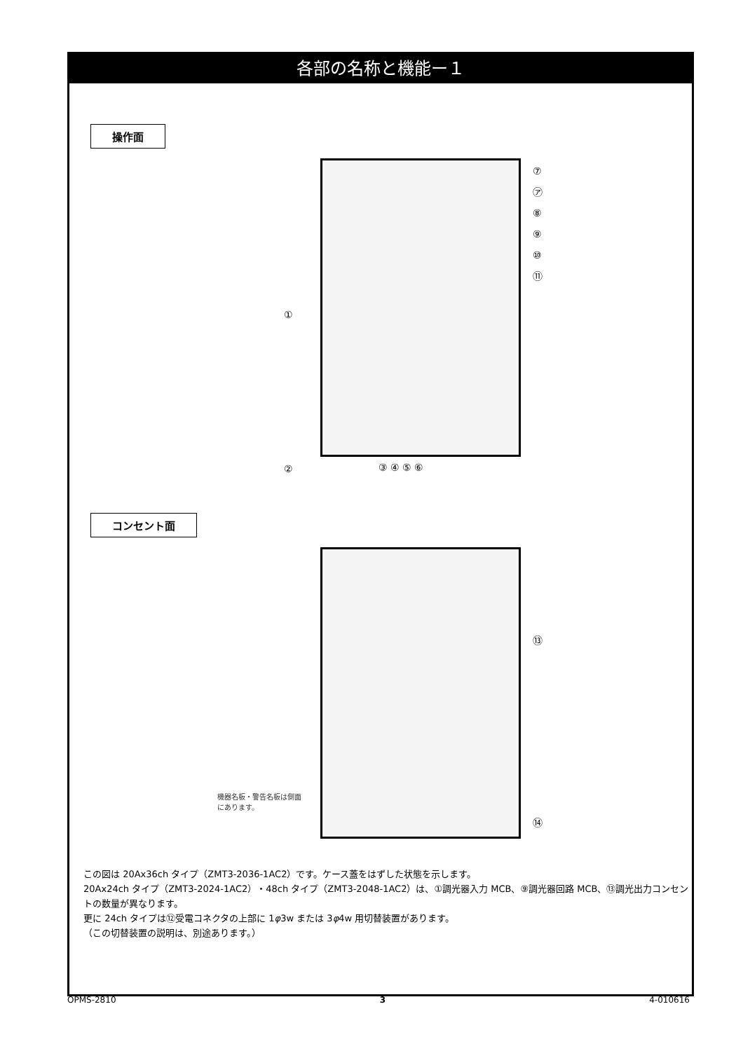各部の名称と機能ー１
操作面
⑦
㋐
⑧
⑨
⑩
⑪
①
②
③ ④ ⑤ ⑥
コンセント面
⑬
⑭
機器名板・警告名板は側面にあります。
この図は 20Ax36ch タイプ（ZMT3-2036-1AC2）です。ケース蓋をはずした状態を示します。
20Ax24ch タイプ（ZMT3-2024-1AC2）・48ch タイプ（ZMT3-2048-1AC2）は、①調光器入力 MCB、⑨調光器回路 MCB、⑬調光出力コンセントの数量が異なります。
更に 24ch タイプは⑫受電コネクタの上部に 1φ3w または 3φ4w 用切替装置があります。
（この切替装置の説明は、別途あります。）
OPMS-2810 3 4-010616